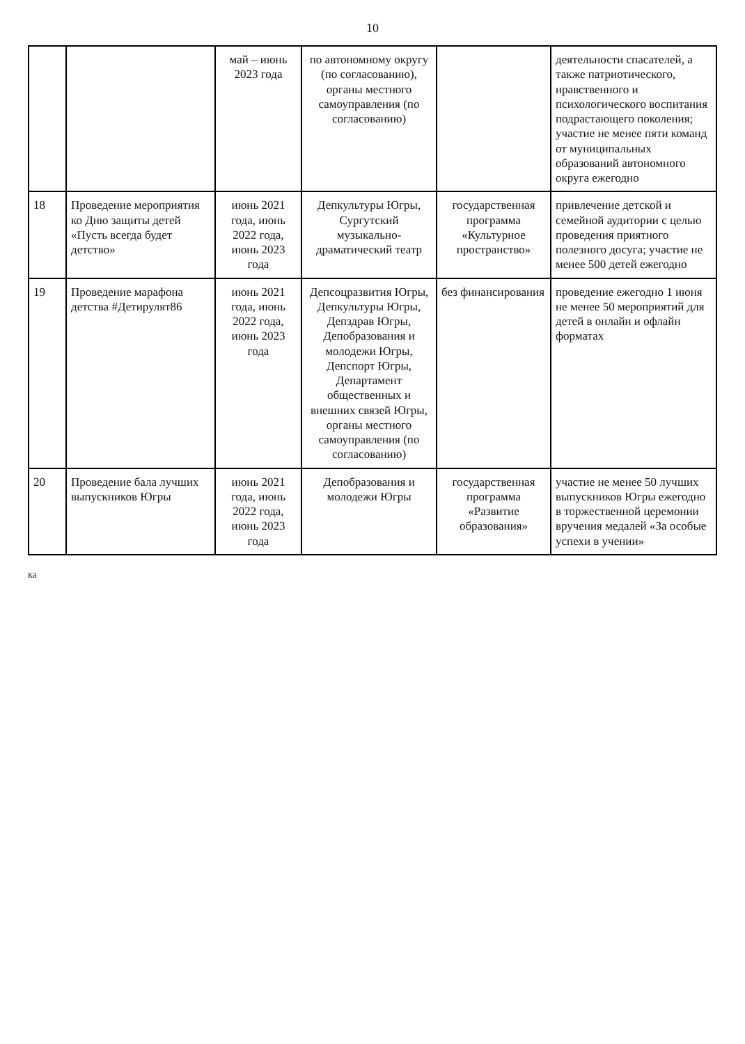10
| | | май – июнь 2023 года | по автономному округу (по согласованию), органы местного самоуправления (по согласованию) | | деятельности спасателей, а также патриотического, нравственного и психологического воспитания подрастающего поколения; участие не менее пяти команд от муниципальных образований автономного округа ежегодно |
| 18 | Проведение мероприятия ко Дню защиты детей «Пусть всегда будет детство» | июнь 2021 года, июнь 2022 года, июнь 2023 года | Депкультуры Югры, Сургутский музыкально-драматический театр | государственная программа «Культурное пространство» | привлечение детской и семейной аудитории с целью проведения приятного полезного досуга; участие не менее 500 детей ежегодно |
| 19 | Проведение марафона детства #Детирулят86 | июнь 2021 года, июнь 2022 года, июнь 2023 года | Депсоцразвития Югры, Депкультуры Югры, Депздрав Югры, Депобразования и молодежи Югры, Депспорт Югры, Департамент общественных и внешних связей Югры, органы местного самоуправления (по согласованию) | без финансирования | проведение ежегодно 1 июня не менее 50 мероприятий для детей в онлайн и офлайн форматах |
| 20 | Проведение бала лучших выпускников Югры | июнь 2021 года, июнь 2022 года, июнь 2023 года | Депобразования и молодежи Югры | государственная программа «Развитие образования» | участие не менее 50 лучших выпускников Югры ежегодно в торжественной церемонии вручения медалей «За особые успехи в учении» |
ка